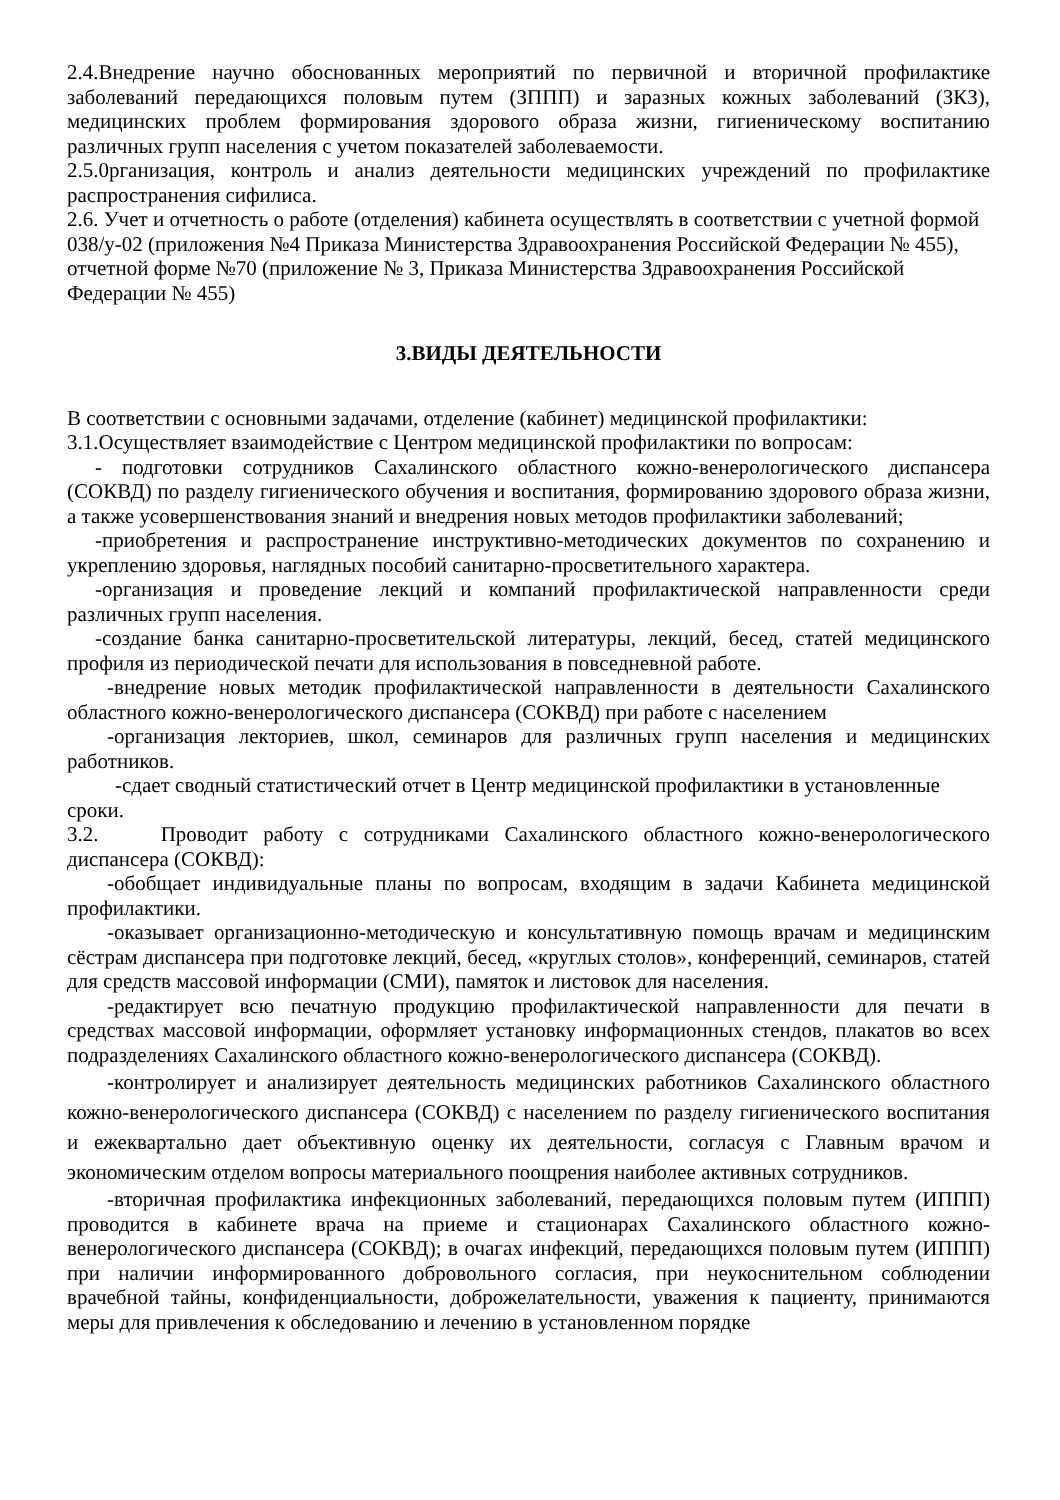2.4.Внедрение научно обоснованных мероприятий по первичной и вторичной профилактике заболеваний передающихся половым путем (ЗППП) и заразных кожных заболеваний (ЗКЗ), медицинских проблем формирования здорового образа жизни, гигиеническому воспитанию различных групп населения с учетом показателей заболеваемости.
2.5.0рганизация, контроль и анализ деятельности медицинских учреждений по профилактике распространения сифилиса.
2.6. Учет и отчетность о работе (отделения) кабинета осуществлять в соответствии с учетной формой 038/у-02 (приложения №4 Приказа Министерства Здравоохранения Российской Федерации № 455), отчетной форме №70 (приложение № 3, Приказа Министерства Здравоохранения Российской Федерации № 455)
3.ВИДЫ ДЕЯТЕЛЬНОСТИ
В соответствии с основными задачами, отделение (кабинет) медицинской профилактики:
3.1.Осуществляет взаимодействие с Центром медицинской профилактики по вопросам:
- подготовки сотрудников Сахалинского областного кожно-венерологического диспансера (СОКВД) по разделу гигиенического обучения и воспитания, формированию здорового образа жизни, а также усовершенствования знаний и внедрения новых методов профилактики заболеваний;
-приобретения и распространение инструктивно-методических документов по сохранению и укреплению здоровья, наглядных пособий санитарно-просветительного характера.
-организация и проведение лекций и компаний профилактической направленности среди различных групп населения.
-создание банка санитарно-просветительской литературы, лекций, бесед, статей медицинского профиля из периодической печати для использования в повседневной работе.
-внедрение новых методик профилактической направленности в деятельности Сахалинского областного кожно-венерологического диспансера (СОКВД) при работе с населением
-организация лекториев, школ, семинаров для различных групп населения и медицинских работников.
-сдает сводный статистический отчет в Центр медицинской профилактики в установленные сроки.
3.2. Проводит работу с сотрудниками Сахалинского областного кожно-венерологического диспансера (СОКВД):
-обобщает индивидуальные планы по вопросам, входящим в задачи Кабинета медицинской профилактики.
-оказывает организационно-методическую и консультативную помощь врачам и медицинским сёстрам диспансера при подготовке лекций, бесед, «круглых столов», конференций, семинаров, статей для средств массовой информации (СМИ), памяток и листовок для населения.
-редактирует всю печатную продукцию профилактической направленности для печати в средствах массовой информации, оформляет установку информационных стендов, плакатов во всех подразделениях Сахалинского областного кожно-венерологического диспансера (СОКВД).
-контролирует и анализирует деятельность медицинских работников Сахалинского областного кожно-венерологического диспансера (СОКВД) с населением по разделу гигиенического воспитания и ежеквартально дает объективную оценку их деятельности, согласуя с Главным врачом и экономическим отделом вопросы материального поощрения наиболее активных сотрудников.
-вторичная профилактика инфекционных заболеваний, передающихся половым путем (ИППП) проводится в кабинете врача на приеме и стационарах Сахалинского областного кожно-венерологического диспансера (СОКВД); в очагах инфекций, передающихся половым путем (ИППП) при наличии информированного добровольного согласия, при неукоснительном соблюдении врачебной тайны, конфиденциальности, доброжелательности, уважения к пациенту, принимаются меры для привлечения к обследованию и лечению в установленном порядке